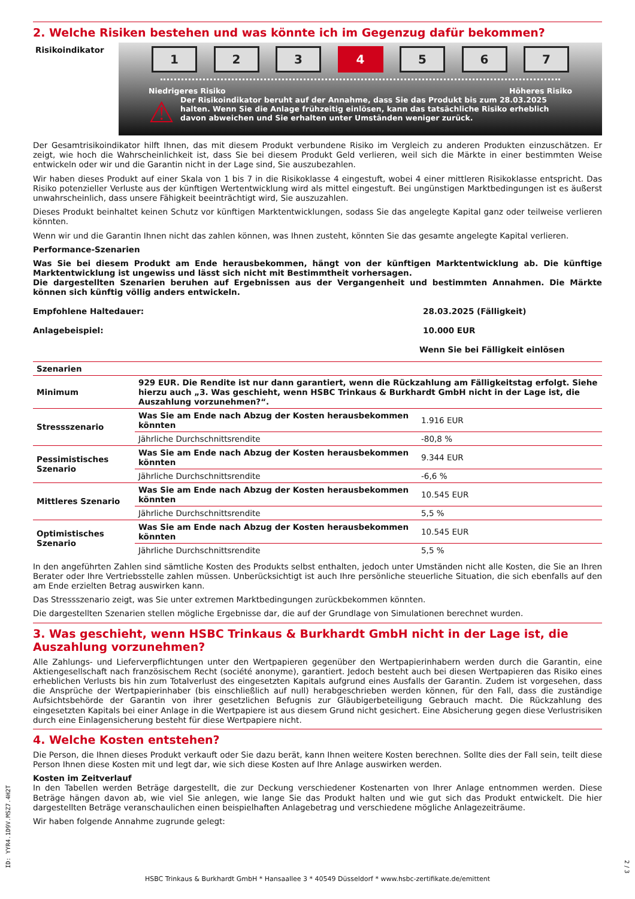2. Welche Risiken bestehen und was könnte ich im Gegenzug dafür bekommen?
Risikoindikator
1 2 3 4 5 6 7
Niedrigeres Risiko Höheres Risiko
⚠ Der Risikoindikator beruht auf der Annahme, dass Sie das Produkt bis zum 28.03.2025 halten. Wenn Sie die Anlage frühzeitig einlösen, kann das tatsächliche Risiko erheblich davon abweichen und Sie erhalten unter Umständen weniger zurück.
Der Gesamtrisikoindikator hilft Ihnen, das mit diesem Produkt verbundene Risiko im Vergleich zu anderen Produkten einzuschätzen. Er zeigt, wie hoch die Wahrscheinlichkeit ist, dass Sie bei diesem Produkt Geld verlieren, weil sich die Märkte in einer bestimmten Weise entwickeln oder wir und die Garantin nicht in der Lage sind, Sie auszubezahlen.
Wir haben dieses Produkt auf einer Skala von 1 bis 7 in die Risikoklasse 4 eingestuft, wobei 4 einer mittleren Risikoklasse entspricht. Das Risiko potenzieller Verluste aus der künftigen Wertentwicklung wird als mittel eingestuft. Bei ungünstigen Marktbedingungen ist es äußerst unwahrscheinlich, dass unsere Fähigkeit beeinträchtigt wird, Sie auszuzahlen.
Dieses Produkt beinhaltet keinen Schutz vor künftigen Marktentwicklungen, sodass Sie das angelegte Kapital ganz oder teilweise verlieren könnten.
Wenn wir und die Garantin Ihnen nicht das zahlen können, was Ihnen zusteht, könnten Sie das gesamte angelegte Kapital verlieren.
Performance-Szenarien
Was Sie bei diesem Produkt am Ende herausbekommen, hängt von der künftigen Marktentwicklung ab. Die künftige Marktentwicklung ist ungewiss und lässt sich nicht mit Bestimmtheit vorhersagen.
Die dargestellten Szenarien beruhen auf Ergebnissen aus der Vergangenheit und bestimmten Annahmen. Die Märkte können sich künftig völlig anders entwickeln.
| Empfohlene Haltedauer: | 28.03.2025 (Fälligkeit) |
| Anlagebeispiel: | 10.000 EUR |
| | Wenn Sie bei Fälligkeit einlösen |
| Szenarien | | |
| Minimum | 929 EUR. Die Rendite ist nur dann garantiert, wenn die Rückzahlung am Fälligkeitstag erfolgt. Siehe hierzu auch „3. Was geschieht, wenn HSBC Trinkaus & Burkhardt GmbH nicht in der Lage ist, die Auszahlung vorzunehmen?“. | |
| Stressszenario | Was Sie am Ende nach Abzug der Kosten herausbekommen könnten | 1.916 EUR |
| | Jährliche Durchschnittsrendite | -80,8 % |
| Pessimistisches Szenario | Was Sie am Ende nach Abzug der Kosten herausbekommen könnten | 9.344 EUR |
| | Jährliche Durchschnittsrendite | -6,6 % |
| Mittleres Szenario | Was Sie am Ende nach Abzug der Kosten herausbekommen könnten | 10.545 EUR |
| | Jährliche Durchschnittsrendite | 5,5 % |
| Optimistisches Szenario | Was Sie am Ende nach Abzug der Kosten herausbekommen könnten | 10.545 EUR |
| | Jährliche Durchschnittsrendite | 5,5 % |
In den angeführten Zahlen sind sämtliche Kosten des Produkts selbst enthalten, jedoch unter Umständen nicht alle Kosten, die Sie an Ihren Berater oder Ihre Vertriebsstelle zahlen müssen. Unberücksichtigt ist auch Ihre persönliche steuerliche Situation, die sich ebenfalls auf den am Ende erzielten Betrag auswirken kann.
Das Stressszenario zeigt, was Sie unter extremen Marktbedingungen zurückbekommen könnten.
Die dargestellten Szenarien stellen mögliche Ergebnisse dar, die auf der Grundlage von Simulationen berechnet wurden.
3. Was geschieht, wenn HSBC Trinkaus & Burkhardt GmbH nicht in der Lage ist, die Auszahlung vorzunehmen?
Alle Zahlungs- und Lieferverpflichtungen unter den Wertpapieren gegenüber den Wertpapierinhabern werden durch die Garantin, eine Aktiengesellschaft nach französischem Recht (société anonyme), garantiert. Jedoch besteht auch bei diesen Wertpapieren das Risiko eines erheblichen Verlusts bis hin zum Totalverlust des eingesetzten Kapitals aufgrund eines Ausfalls der Garantin. Zudem ist vorgesehen, dass die Ansprüche der Wertpapierinhaber (bis einschließlich auf null) herabgeschrieben werden können, für den Fall, dass die zuständige Aufsichtsbehörde der Garantin von ihrer gesetzlichen Befugnis zur Gläubigerbeteiligung Gebrauch macht. Die Rückzahlung des eingesetzten Kapitals bei einer Anlage in die Wertpapiere ist aus diesem Grund nicht gesichert. Eine Absicherung gegen diese Verlustrisiken durch eine Einlagensicherung besteht für diese Wertpapiere nicht.
4. Welche Kosten entstehen?
Die Person, die Ihnen dieses Produkt verkauft oder Sie dazu berät, kann Ihnen weitere Kosten berechnen. Sollte dies der Fall sein, teilt diese Person Ihnen diese Kosten mit und legt dar, wie sich diese Kosten auf Ihre Anlage auswirken werden.
Kosten im Zeitverlauf
In den Tabellen werden Beträge dargestellt, die zur Deckung verschiedener Kostenarten von Ihrer Anlage entnommen werden. Diese Beträge hängen davon ab, wie viel Sie anlegen, wie lange Sie das Produkt halten und wie gut sich das Produkt entwickelt. Die hier dargestellten Beträge veranschaulichen einen beispielhaften Anlagebetrag und verschiedene mögliche Anlagezeiträume.
Wir haben folgende Annahme zugrunde gelegt:
ID: YYR4.1D9V.MSZ7.4H2T
2 / 3
HSBC Trinkaus & Burkhardt GmbH * Hansaallee 3 * 40549 Düsseldorf * www.hsbc-zertifikate.de/emittent